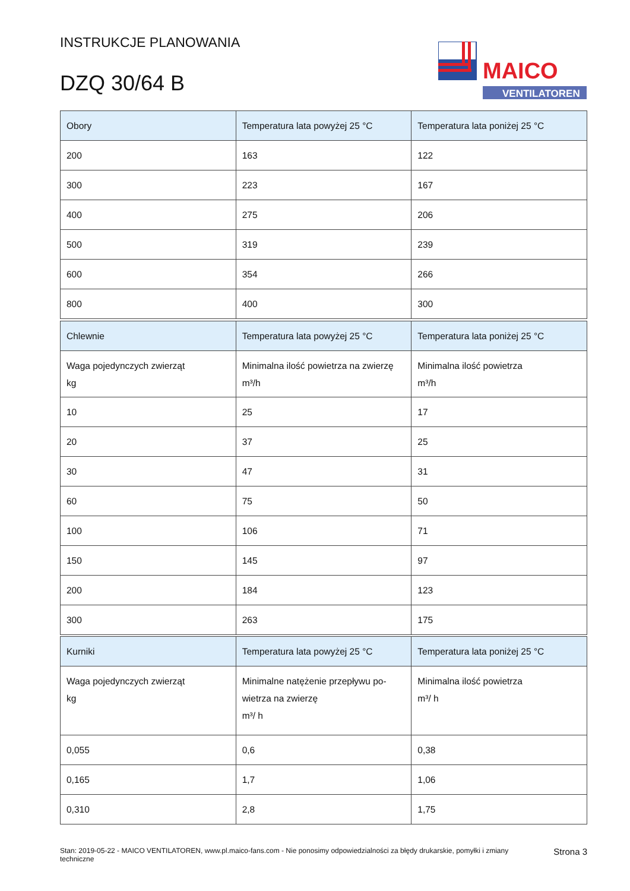INSTRUKCJE PLANOWANIA
DZQ 30/64 B
MAICO
VENTILATOREN
| Obory | Temperatura lata powyżej 25 °C | Temperatura lata poniżej 25 °C |
| --- | --- | --- |
| 200 | 163 | 122 |
| 300 | 223 | 167 |
| 400 | 275 | 206 |
| 500 | 319 | 239 |
| 600 | 354 | 266 |
| 800 | 400 | 300 |
| Chlewnie | Temperatura lata powyżej 25 °C | Temperatura lata poniżej 25 °C |
| --- | --- | --- |
| Waga pojedynczych zwierząt kg | Minimalna ilość powietrza na zwierzę m³/h | Minimalna ilość powietrza m³/h |
| 10 | 25 | 17 |
| 20 | 37 | 25 |
| 30 | 47 | 31 |
| 60 | 75 | 50 |
| 100 | 106 | 71 |
| 150 | 145 | 97 |
| 200 | 184 | 123 |
| 300 | 263 | 175 |
| Kurniki | Temperatura lata powyżej 25 °C | Temperatura lata poniżej 25 °C |
| --- | --- | --- |
| Waga pojedynczych zwierząt kg | Minimalne natężenie przepływu po- wietrza na zwierzę m³/ h | Minimalna ilość powietrza m³/ h |
| 0,055 | 0,6 | 0,38 |
| 0,165 | 1,7 | 1,06 |
| 0,310 | 2,8 | 1,75 |
Stan: 2019-05-22 - MAICO VENTILATOREN, www.pl.maico-fans.com - Nie ponosimy odpowiedzialności za błędy drukarskie, pomyłki i zmiany techniczne
Strona 3